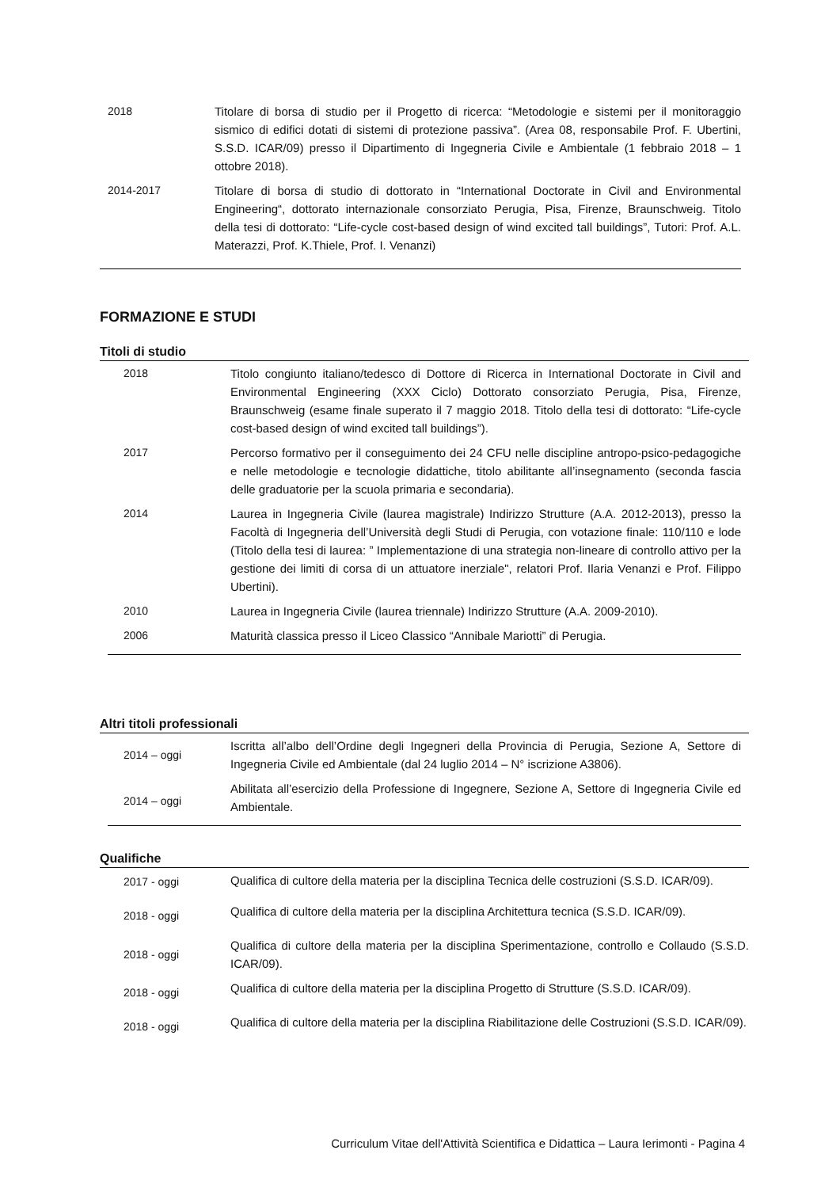| 2018 | Titolare di borsa di studio per il Progetto di ricerca: “Metodologie e sistemi per il monitoraggio sismico di edifici dotati di sistemi di protezione passiva”. (Area 08, responsabile Prof. F. Ubertini, S.S.D. ICAR/09) presso il Dipartimento di Ingegneria Civile e Ambientale (1 febbraio 2018 – 1 ottobre 2018). |
| 2014-2017 | Titolare di borsa di studio di dottorato in “International Doctorate in Civil and Environmental Engineering“, dottorato internazionale consorziato Perugia, Pisa, Firenze, Braunschweig. Titolo della tesi di dottorato: “Life-cycle cost-based design of wind excited tall buildings”, Tutori: Prof. A.L. Materazzi, Prof. K.Thiele, Prof. I. Venanzi) |
FORMAZIONE E STUDI
Titoli di studio
| 2018 | Titolo congiunto italiano/tedesco di Dottore di Ricerca in International Doctorate in Civil and Environmental Engineering (XXX Ciclo) Dottorato consorziato Perugia, Pisa, Firenze, Braunschweig (esame finale superato il 7 maggio 2018. Titolo della tesi di dottorato: “Life-cycle cost-based design of wind excited tall buildings”). |
| 2017 | Percorso formativo per il conseguimento dei 24 CFU nelle discipline antropo-psico-pedagogiche e nelle metodologie e tecnologie didattiche, titolo abilitante all’insegnamento (seconda fascia delle graduatorie per la scuola primaria e secondaria). |
| 2014 | Laurea in Ingegneria Civile (laurea magistrale) Indirizzo Strutture (A.A. 2012-2013), presso la Facoltà di Ingegneria dell’Università degli Studi di Perugia, con votazione finale: 110/110 e lode (Titolo della tesi di laurea: ” Implementazione di una strategia non-lineare di controllo attivo per la gestione dei limiti di corsa di un attuatore inerziale", relatori Prof. Ilaria Venanzi e Prof. Filippo Ubertini). |
| 2010 | Laurea in Ingegneria Civile (laurea triennale) Indirizzo Strutture (A.A. 2009-2010). |
| 2006 | Maturità classica presso il Liceo Classico “Annibale Mariotti” di Perugia. |
Altri titoli professionali
| 2014 – oggi | Iscritta all’albo dell’Ordine degli Ingegneri della Provincia di Perugia, Sezione A, Settore di Ingegneria Civile ed Ambientale (dal 24 luglio 2014 – N° iscrizione A3806). |
| 2014 – oggi | Abilitata all’esercizio della Professione di Ingegnere, Sezione A, Settore di Ingegneria Civile ed Ambientale. |
Qualifiche
| 2017 - oggi | Qualifica di cultore della materia per la disciplina Tecnica delle costruzioni (S.S.D. ICAR/09). |
| 2018 - oggi | Qualifica di cultore della materia per la disciplina Architettura tecnica (S.S.D. ICAR/09). |
| 2018 - oggi | Qualifica di cultore della materia per la disciplina Sperimentazione, controllo e Collaudo (S.S.D. ICAR/09). |
| 2018 - oggi | Qualifica di cultore della materia per la disciplina Progetto di Strutture (S.S.D. ICAR/09). |
| 2018 - oggi | Qualifica di cultore della materia per la disciplina Riabilitazione delle Costruzioni (S.S.D. ICAR/09). |
Curriculum Vitae dell'Attività Scientifica e Didattica – Laura Ierimonti - Pagina 4